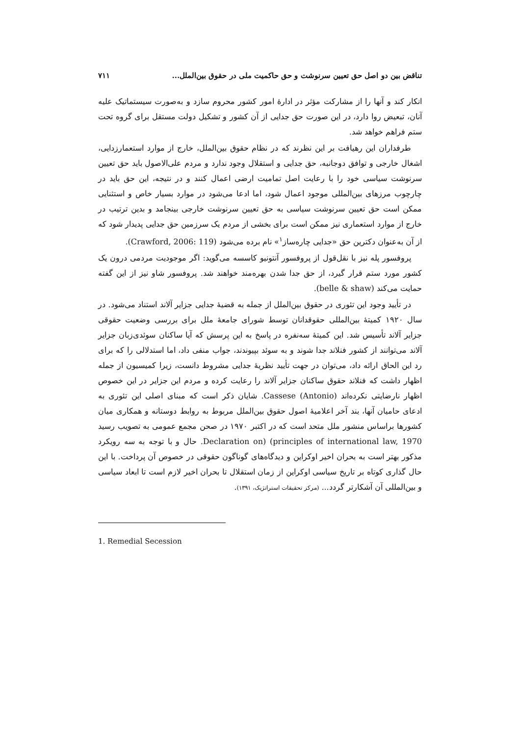تناقض بین دو اصل حق تعیین سرنوشت و حق حاکمیت ملی در حقوق بین‌الملل... ۷۱۱
انکار کند و آنها را از مشارکت مؤثر در ادارهٔ امور کشور محروم سازد و به‌صورت سیستماتیک علیه آنان، تبعیض روا دارد، در این صورت حق جدایی از آن کشور و تشکیل دولت مستقل برای گروه تحت ستم فراهم خواهد شد.
طرفداران این رهیافت بر این نظرند که در نظام حقوق بین‌الملل، خارج از موارد استعمارزدایی، اشغال خارجی و توافق دوجانبه، حق جدایی و استقلال وجود ندارد و مردم علی‌الاصول باید حق تعیین سرنوشت سیاسی خود را با رعایت اصل تمامیت ارضی اعمال کنند و در نتیجه، این حق باید در چارچوب مرزهای بین‌المللی موجود اعمال شود، اما ادعا می‌شود در موارد بسیار خاص و استثنایی ممکن است حق تعیین سرنوشت سیاسی به حق تعیین سرنوشت خارجی بینجامد و بدین ترتیب در خارج از موارد استعماری نیز ممکن است برای بخشی از مردم یک سرزمین حق جدایی پدیدار شود که از آن به‌عنوان دکترین حق «جدایی چاره‌ساز<sup>۱</sup>» نام برده می‌شود (Crawford, 2006: 119).
پروفسور پله نیز با نقل‌قول از پروفسور آنتونیو کاسسه می‌گوید: اگر موجودیت مردمی درون یک کشور مورد ستم قرار گیرد، از حق جدا شدن بهره‌مند خواهند شد. پروفسور شاو نیز از این گفته حمایت می‌کند (belle & shaw).
در تأیید وجود این تئوری در حقوق بین‌الملل از جمله به قضیهٔ جدایی جزایر آلاند استناد می‌شود. در سال ۱۹۲۰ کمیتهٔ بین‌المللی حقوقدانان توسط شورای جامعهٔ ملل برای بررسی وضعیت حقوقی جزایر آلاند تأسیس شد. این کمیتهٔ سه‌نفره در پاسخ به این پرسش که آیا ساکنان سوئدی‌زبان جزایر آلاند می‌توانند از کشور فنلاند جدا شوند و به سوئد بپیوندند، جواب منفی داد، اما استدلالی را که برای رد این الحاق ارائه داد، می‌توان در جهت تأیید نظریهٔ جدایی مشروط دانست، زیرا کمیسیون از جمله اظهار داشت که فنلاند حقوق ساکنان جزایر آلاند را رعایت کرده و مردم این جزایر در این خصوص اظهار نارضایتی نکرده‌اند Cassese (Antonio). شایان ذکر است که مبنای اصلی این تئوری به ادعای حامیان آنها، بند آخر اعلامیهٔ اصول حقوق بین‌الملل مربوط به روابط دوستانه و همکاری میان کشورها براساس منشور ملل متحد است که در اکتبر ۱۹۷۰ در صحن مجمع عمومی به تصویب رسید Declaration on) (principles of international law, 1970. حال و با توجه به سه رویکرد مذکور بهتر است به بحران اخیر اوکراین و دیدگاه‌های گوناگون حقوقی در خصوص آن پرداخت. با این حال گذاری کوتاه بر تاریخ سیاسی اوکراین از زمان استقلال تا بحران اخیر لازم است تا ابعاد سیاسی و بین‌المللی آن آشکارتر گردد... (مرکز تحقیقات استراتژیک، ۱۳۹۱).
1. Remedial Secession